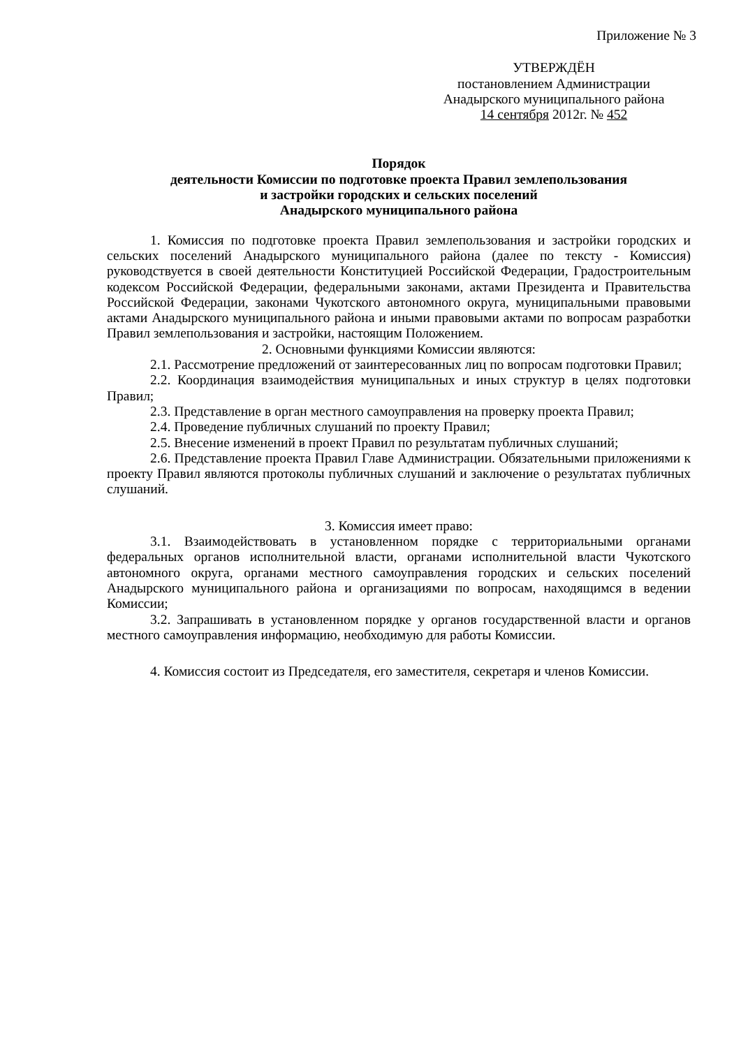Приложение № 3
УТВЕРЖДЁН
постановлением Администрации
Анадырского муниципального района
14 сентября 2012г. № 452
Порядок
деятельности Комиссии по подготовке проекта Правил землепользования
и застройки городских и сельских поселений
Анадырского муниципального района
1. Комиссия по подготовке проекта Правил землепользования и застройки городских и сельских поселений Анадырского муниципального района (далее по тексту - Комиссия) руководствуется в своей деятельности Конституцией Российской Федерации, Градостроительным кодексом Российской Федерации, федеральными законами, актами Президента и Правительства Российской Федерации, законами Чукотского автономного округа, муниципальными правовыми актами Анадырского муниципального района и иными правовыми актами по вопросам разработки Правил землепользования и застройки, настоящим Положением.
2. Основными функциями Комиссии являются:
2.1. Рассмотрение предложений от заинтересованных лиц по вопросам подготовки Правил;
2.2. Координация взаимодействия муниципальных и иных структур в целях подготовки Правил;
2.3. Представление в орган местного самоуправления на проверку проекта Правил;
2.4. Проведение публичных слушаний по проекту Правил;
2.5. Внесение изменений в проект Правил по результатам публичных слушаний;
2.6. Представление проекта Правил Главе Администрации. Обязательными приложениями к проекту Правил являются протоколы публичных слушаний и заключение о результатах публичных слушаний.
3. Комиссия имеет право:
3.1. Взаимодействовать в установленном порядке с территориальными органами федеральных органов исполнительной власти, органами исполнительной власти Чукотского автономного округа, органами местного самоуправления городских и сельских поселений Анадырского муниципального района и организациями по вопросам, находящимся в ведении Комиссии;
3.2. Запрашивать в установленном порядке у органов государственной власти и органов местного самоуправления информацию, необходимую для работы Комиссии.
4. Комиссия состоит из Председателя, его заместителя, секретаря и членов Комиссии.